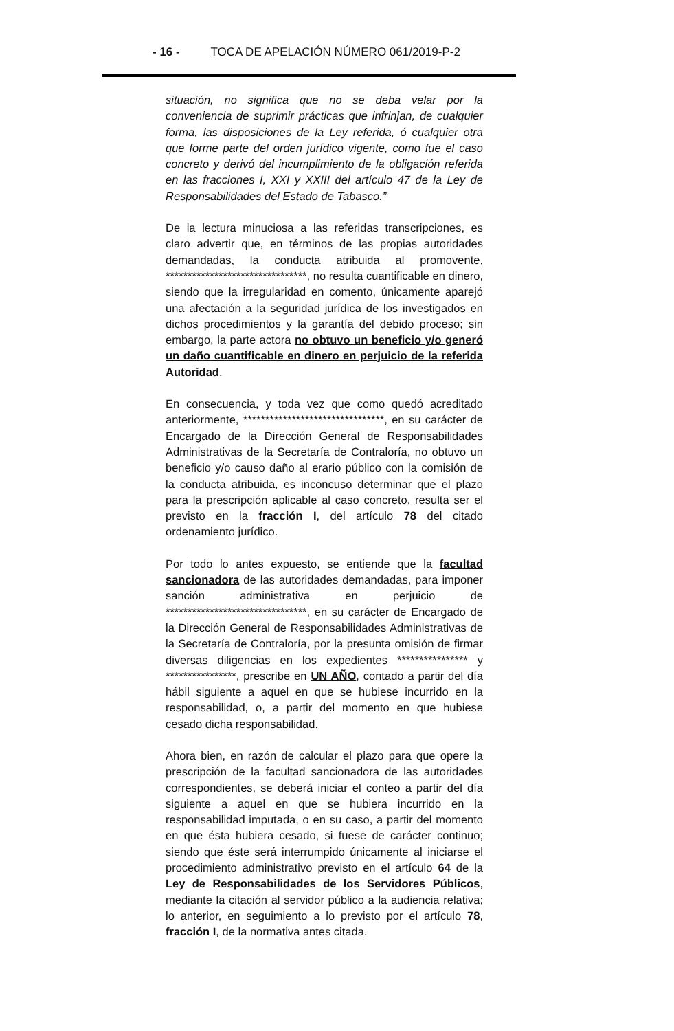- 16 - TOCA DE APELACIÓN NÚMERO 061/2019-P-2
situación, no significa que no se deba velar por la conveniencia de suprimir prácticas que infrinjan, de cualquier forma, las disposiciones de la Ley referida, ó cualquier otra que forme parte del orden jurídico vigente, como fue el caso concreto y derivó del incumplimiento de la obligación referida en las fracciones I, XXI y XXIII del artículo 47 de la Ley de Responsabilidades del Estado de Tabasco.”
De la lectura minuciosa a las referidas transcripciones, es claro advertir que, en términos de las propias autoridades demandadas, la conducta atribuida al promovente, ********************************, no resulta cuantificable en dinero, siendo que la irregularidad en comento, únicamente aparejó una afectación a la seguridad jurídica de los investigados en dichos procedimientos y la garantía del debido proceso; sin embargo, la parte actora no obtuvo un beneficio y/o generó un daño cuantificable en dinero en perjuicio de la referida Autoridad.
En consecuencia, y toda vez que como quedó acreditado anteriormente, ********************************, en su carácter de Encargado de la Dirección General de Responsabilidades Administrativas de la Secretaría de Contraloría, no obtuvo un beneficio y/o causo daño al erario público con la comisión de la conducta atribuida, es inconcuso determinar que el plazo para la prescripción aplicable al caso concreto, resulta ser el previsto en la fracción I, del artículo 78 del citado ordenamiento jurídico.
Por todo lo antes expuesto, se entiende que la facultad sancionadora de las autoridades demandadas, para imponer sanción administrativa en perjuicio de ********************************, en su carácter de Encargado de la Dirección General de Responsabilidades Administrativas de la Secretaría de Contraloría, por la presunta omisión de firmar diversas diligencias en los expedientes **************** y ****************, prescribe en UN AÑO, contado a partir del día hábil siguiente a aquel en que se hubiese incurrido en la responsabilidad, o, a partir del momento en que hubiese cesado dicha responsabilidad.
Ahora bien, en razón de calcular el plazo para que opere la prescripción de la facultad sancionadora de las autoridades correspondientes, se deberá iniciar el conteo a partir del día siguiente a aquel en que se hubiera incurrido en la responsabilidad imputada, o en su caso, a partir del momento en que ésta hubiera cesado, si fuese de carácter continuo; siendo que éste será interrumpido únicamente al iniciarse el procedimiento administrativo previsto en el artículo 64 de la Ley de Responsabilidades de los Servidores Públicos, mediante la citación al servidor público a la audiencia relativa; lo anterior, en seguimiento a lo previsto por el artículo 78, fracción I, de la normativa antes citada.